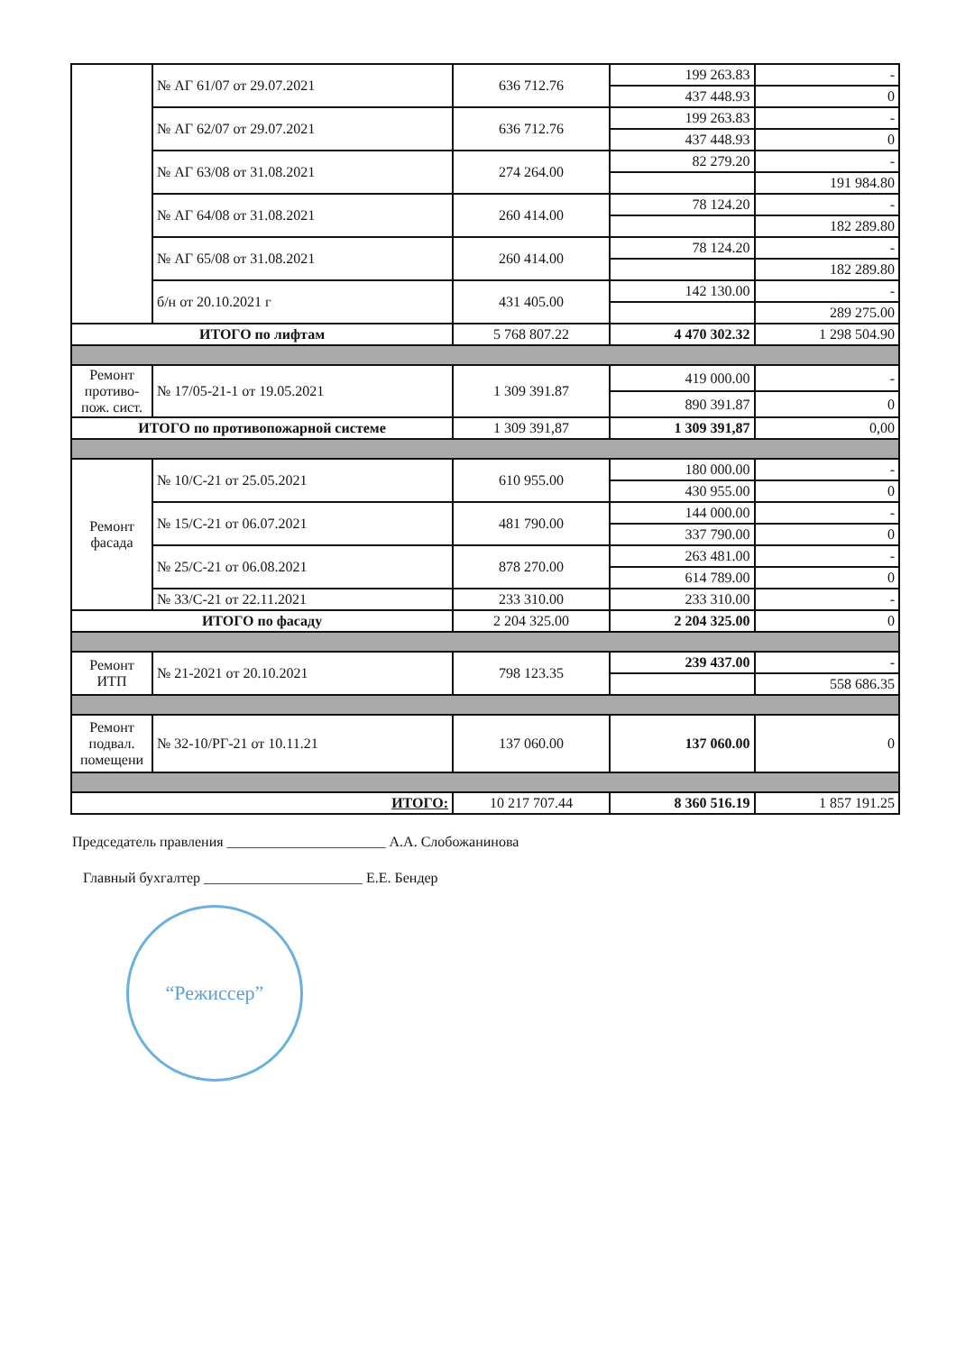| | № АГ 61/07 от 29.07.2021 | 636 712.76 | 199 263.83 | - |
| | | | 437 448.93 | 0 |
| | № АГ 62/07 от 29.07.2021 | 636 712.76 | 199 263.83 | - |
| | | | 437 448.93 | 0 |
| | № АГ 63/08 от 31.08.2021 | 274 264.00 | 82 279.20 | - |
| | | | | 191 984.80 |
| | № АГ 64/08 от 31.08.2021 | 260 414.00 | 78 124.20 | - |
| | | | | 182 289.80 |
| | № АГ 65/08 от 31.08.2021 | 260 414.00 | 78 124.20 | - |
| | | | | 182 289.80 |
| | б/н от 20.10.2021 г | 431 405.00 | 142 130.00 | - |
| | | | | 289 275.00 |
| ИТОГО по лифтам | | 5 768 807.22 | 4 470 302.32 | 1 298 504.90 |
| Ремонт противо-пож. сист. | № 17/05-21-1 от 19.05.2021 | 1 309 391.87 | 419 000.00 | - |
| | | | 890 391.87 | 0 |
| ИТОГО по противопожарной системе | | 1 309 391,87 | 1 309 391,87 | 0,00 |
| Ремонт фасада | № 10/С-21 от 25.05.2021 | 610 955.00 | 180 000.00 | - |
| | | | 430 955.00 | 0 |
| | № 15/С-21 от 06.07.2021 | 481 790.00 | 144 000.00 | - |
| | | | 337 790.00 | 0 |
| | № 25/С-21 от 06.08.2021 | 878 270.00 | 263 481.00 | - |
| | | | 614 789.00 | 0 |
| | № 33/С-21 от 22.11.2021 | 233 310.00 | 233 310.00 | - |
| ИТОГО по фасаду | | 2 204 325.00 | 2 204 325.00 | 0 |
| Ремонт ИТП | № 21-2021 от 20.10.2021 | 798 123.35 | 239 437.00 | - |
| | | | | 558 686.35 |
| Ремонт подвал. помещени | № 32-10/РГ-21 от 10.11.21 | 137 060.00 | 137 060.00 | 0 |
| ИТОГО: | | 10 217 707.44 | 8 360 516.19 | 1 857 191.25 |
Председатель правления ______________________ А.А. Слобожанинова
Главный бухгалтер ______________________ Е.Е. Бендер
“Режиссер”